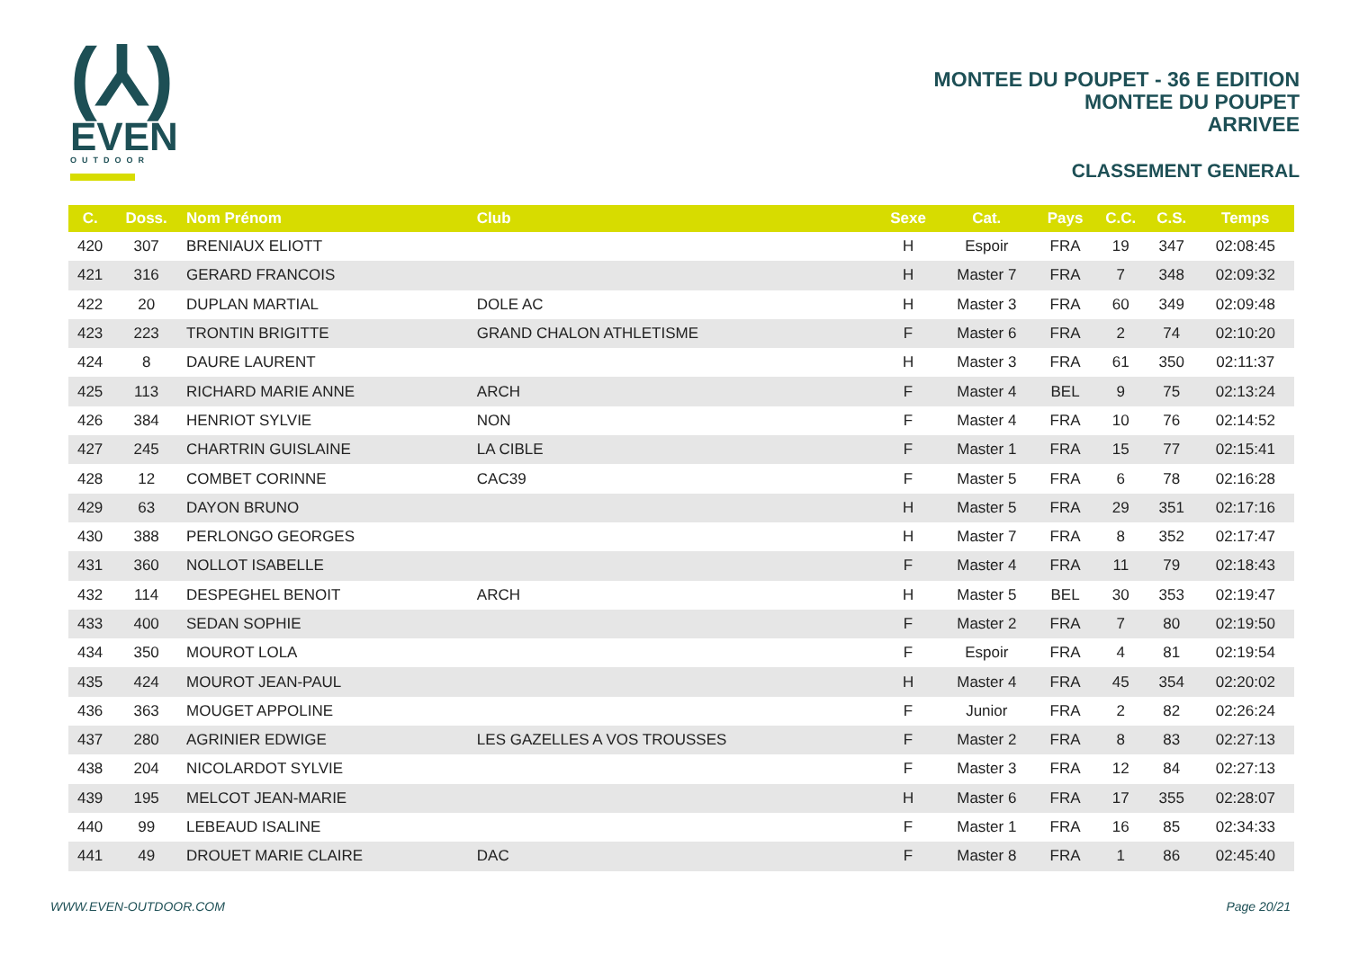(⅄)
EVEN
OUTDOOR
MONTEE DU POUPET - 36 E EDITION
MONTEE DU POUPET
ARRIVEE
CLASSEMENT GENERAL
| C. | Doss. | Nom Prénom | Club | Sexe | Cat. | Pays | C.C. | C.S. | Temps |
| --- | --- | --- | --- | --- | --- | --- | --- | --- | --- |
| 420 | 307 | BRENIAUX ELIOTT | | H | Espoir | FRA | 19 | 347 | 02:08:45 |
| 421 | 316 | GERARD FRANCOIS | | H | Master 7 | FRA | 7 | 348 | 02:09:32 |
| 422 | 20 | DUPLAN MARTIAL | DOLE AC | H | Master 3 | FRA | 60 | 349 | 02:09:48 |
| 423 | 223 | TRONTIN BRIGITTE | GRAND CHALON ATHLETISME | F | Master 6 | FRA | 2 | 74 | 02:10:20 |
| 424 | 8 | DAURE LAURENT | | H | Master 3 | FRA | 61 | 350 | 02:11:37 |
| 425 | 113 | RICHARD MARIE ANNE | ARCH | F | Master 4 | BEL | 9 | 75 | 02:13:24 |
| 426 | 384 | HENRIOT SYLVIE | NON | F | Master 4 | FRA | 10 | 76 | 02:14:52 |
| 427 | 245 | CHARTRIN GUISLAINE | LA CIBLE | F | Master 1 | FRA | 15 | 77 | 02:15:41 |
| 428 | 12 | COMBET CORINNE | CAC39 | F | Master 5 | FRA | 6 | 78 | 02:16:28 |
| 429 | 63 | DAYON BRUNO | | H | Master 5 | FRA | 29 | 351 | 02:17:16 |
| 430 | 388 | PERLONGO GEORGES | | H | Master 7 | FRA | 8 | 352 | 02:17:47 |
| 431 | 360 | NOLLOT ISABELLE | | F | Master 4 | FRA | 11 | 79 | 02:18:43 |
| 432 | 114 | DESPEGHEL BENOIT | ARCH | H | Master 5 | BEL | 30 | 353 | 02:19:47 |
| 433 | 400 | SEDAN SOPHIE | | F | Master 2 | FRA | 7 | 80 | 02:19:50 |
| 434 | 350 | MOUROT LOLA | | F | Espoir | FRA | 4 | 81 | 02:19:54 |
| 435 | 424 | MOUROT JEAN-PAUL | | H | Master 4 | FRA | 45 | 354 | 02:20:02 |
| 436 | 363 | MOUGET APPOLINE | | F | Junior | FRA | 2 | 82 | 02:26:24 |
| 437 | 280 | AGRINIER EDWIGE | LES GAZELLES A VOS TROUSSES | F | Master 2 | FRA | 8 | 83 | 02:27:13 |
| 438 | 204 | NICOLARDOT SYLVIE | | F | Master 3 | FRA | 12 | 84 | 02:27:13 |
| 439 | 195 | MELCOT JEAN-MARIE | | H | Master 6 | FRA | 17 | 355 | 02:28:07 |
| 440 | 99 | LEBEAUD ISALINE | | F | Master 1 | FRA | 16 | 85 | 02:34:33 |
| 441 | 49 | DROUET MARIE CLAIRE | DAC | F | Master 8 | FRA | 1 | 86 | 02:45:40 |
WWW.EVEN-OUTDOOR.COM Page 20/21